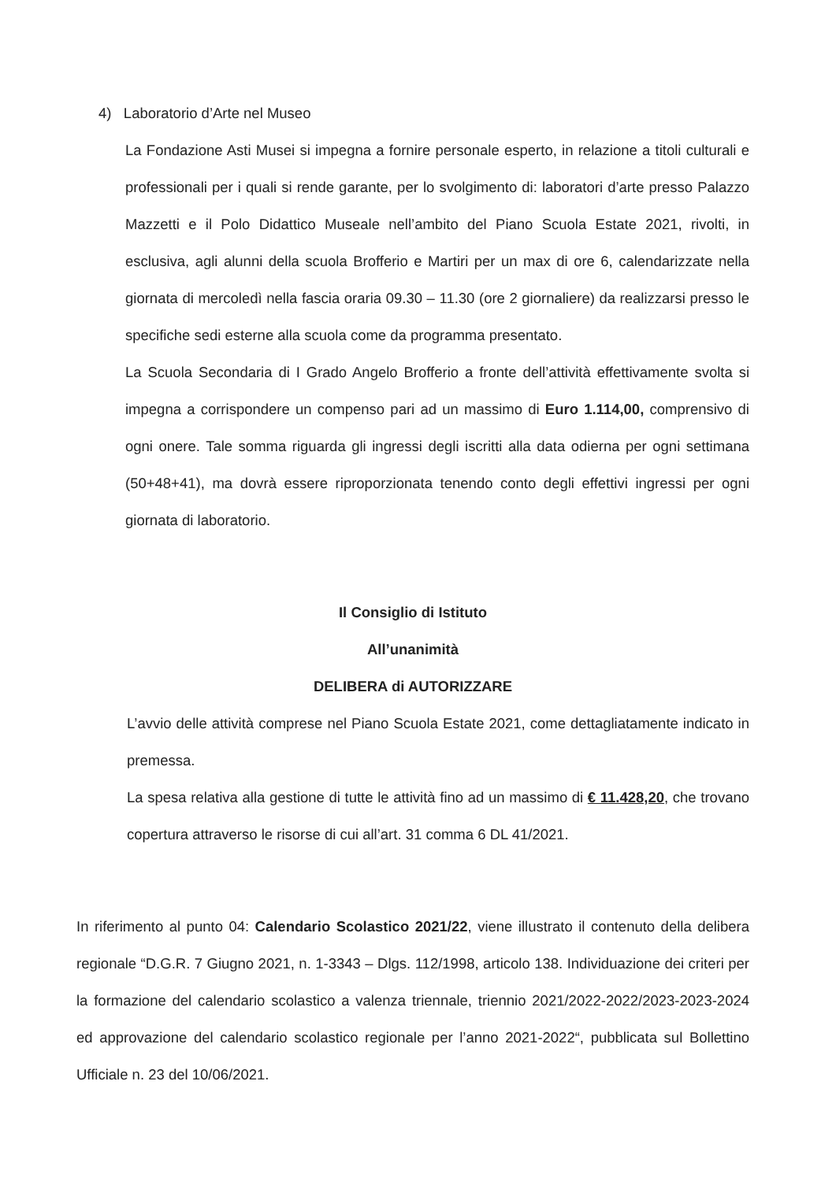4) Laboratorio d’Arte nel Museo
La Fondazione Asti Musei si impegna a fornire personale esperto, in relazione a titoli culturali e professionali per i quali si rende garante, per lo svolgimento di: laboratori d’arte presso Palazzo Mazzetti e il Polo Didattico Museale nell’ambito del Piano Scuola Estate 2021, rivolti, in esclusiva, agli alunni della scuola Brofferio e Martiri per un max di ore 6, calendarizzate nella giornata di mercoledì nella fascia oraria 09.30 – 11.30 (ore 2 giornaliere) da realizzarsi presso le specifiche sedi esterne alla scuola come da programma presentato.
La Scuola Secondaria di I Grado Angelo Brofferio a fronte dell’attività effettivamente svolta si impegna a corrispondere un compenso pari ad un massimo di Euro 1.114,00, comprensivo di ogni onere. Tale somma riguarda gli ingressi degli iscritti alla data odierna per ogni settimana (50+48+41), ma dovrà essere riproporzionata tenendo conto degli effettivi ingressi per ogni giornata di laboratorio.
Il Consiglio di Istituto
All’unanimità
DELIBERA di AUTORIZZARE
L’avvio delle attività comprese nel Piano Scuola Estate 2021, come dettagliatamente indicato in premessa.
La spesa relativa alla gestione di tutte le attività fino ad un massimo di € 11.428,20, che trovano copertura attraverso le risorse di cui all’art. 31 comma 6 DL 41/2021.
In riferimento al punto 04: Calendario Scolastico 2021/22, viene illustrato il contenuto della delibera regionale “D.G.R. 7 Giugno 2021, n. 1-3343 – Dlgs. 112/1998, articolo 138. Individuazione dei criteri per la formazione del calendario scolastico a valenza triennale, triennio 2021/2022-2022/2023-2023-2024 ed approvazione del calendario scolastico regionale per l’anno 2021-2022“, pubblicata sul Bollettino Ufficiale n. 23 del 10/06/2021.